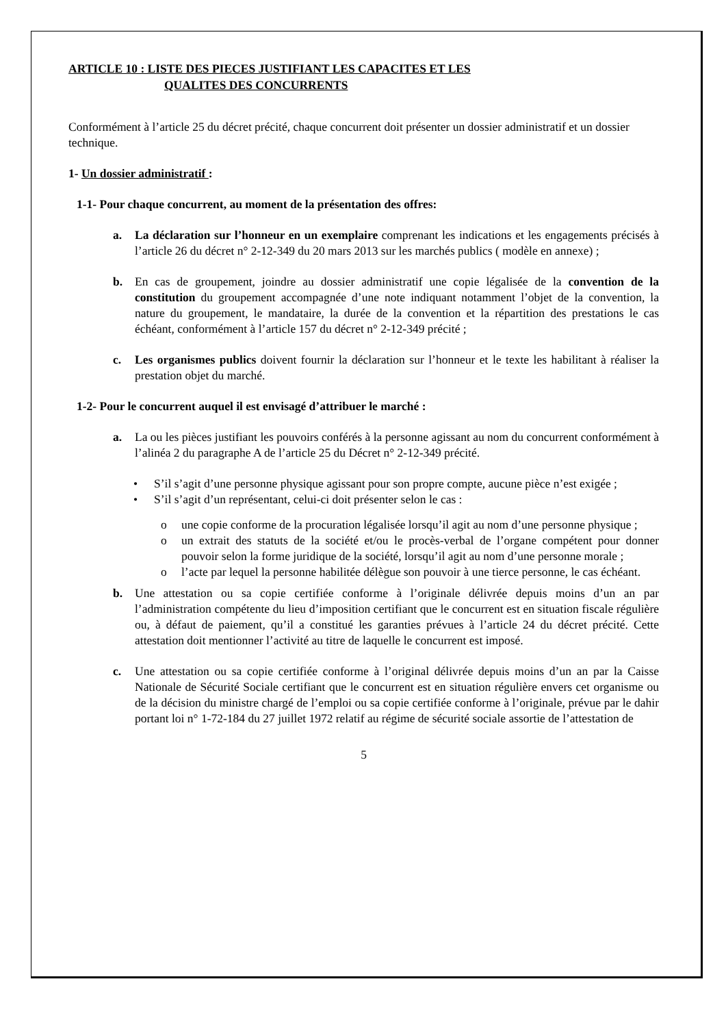ARTICLE 10 : LISTE DES PIECES JUSTIFIANT LES CAPACITES ET LES
QUALITES DES CONCURRENTS
Conformément à l’article 25 du décret précité, chaque concurrent doit présenter un dossier administratif et un dossier technique.
1- Un dossier administratif :
1-1- Pour chaque concurrent, au moment de la présentation des offres:
a. La déclaration sur l’honneur en un exemplaire comprenant les indications et les engagements précisés à l’article 26 du décret n° 2-12-349 du 20 mars 2013 sur les marchés publics ( modèle en annexe) ;
b. En cas de groupement, joindre au dossier administratif une copie légalisée de la convention de la constitution du groupement accompagnée d’une note indiquant notamment l’objet de la convention, la nature du groupement, le mandataire, la durée de la convention et la répartition des prestations le cas échéant, conformément à l’article 157 du décret n° 2-12-349 précité ;
c. Les organismes publics doivent fournir la déclaration sur l’honneur et le texte les habilitant à réaliser la prestation objet du marché.
1-2- Pour le concurrent auquel il est envisagé d’attribuer le marché :
a. La ou les pièces justifiant les pouvoirs conférés à la personne agissant au nom du concurrent conformément à l’alinéa 2 du paragraphe A de l’article 25 du Décret n° 2-12-349 précité.
• S’il s’agit d’une personne physique agissant pour son propre compte, aucune pièce n’est exigée ;
• S’il s’agit d’un représentant, celui-ci doit présenter selon le cas :
o une copie conforme de la procuration légalisée lorsqu’il agit au nom d’une personne physique ;
o un extrait des statuts de la société et/ou le procès-verbal de l’organe compétent pour donner pouvoir selon la forme juridique de la société, lorsqu’il agit au nom d’une personne morale ;
o l’acte par lequel la personne habilitée délègue son pouvoir à une tierce personne, le cas échéant.
b. Une attestation ou sa copie certifiée conforme à l’originale délivrée depuis moins d’un an par l’administration compétente du lieu d’imposition certifiant que le concurrent est en situation fiscale régulière ou, à défaut de paiement, qu’il a constitué les garanties prévues à l’article 24 du décret précité. Cette attestation doit mentionner l’activité au titre de laquelle le concurrent est imposé.
c. Une attestation ou sa copie certifiée conforme à l’original délivrée depuis moins d’un an par la Caisse Nationale de Sécurité Sociale certifiant que le concurrent est en situation régulière envers cet organisme ou de la décision du ministre chargé de l’emploi ou sa copie certifiée conforme à l’originale, prévue par le dahir portant loi n° 1-72-184 du 27 juillet 1972 relatif au régime de sécurité sociale assortie de l’attestation de
5